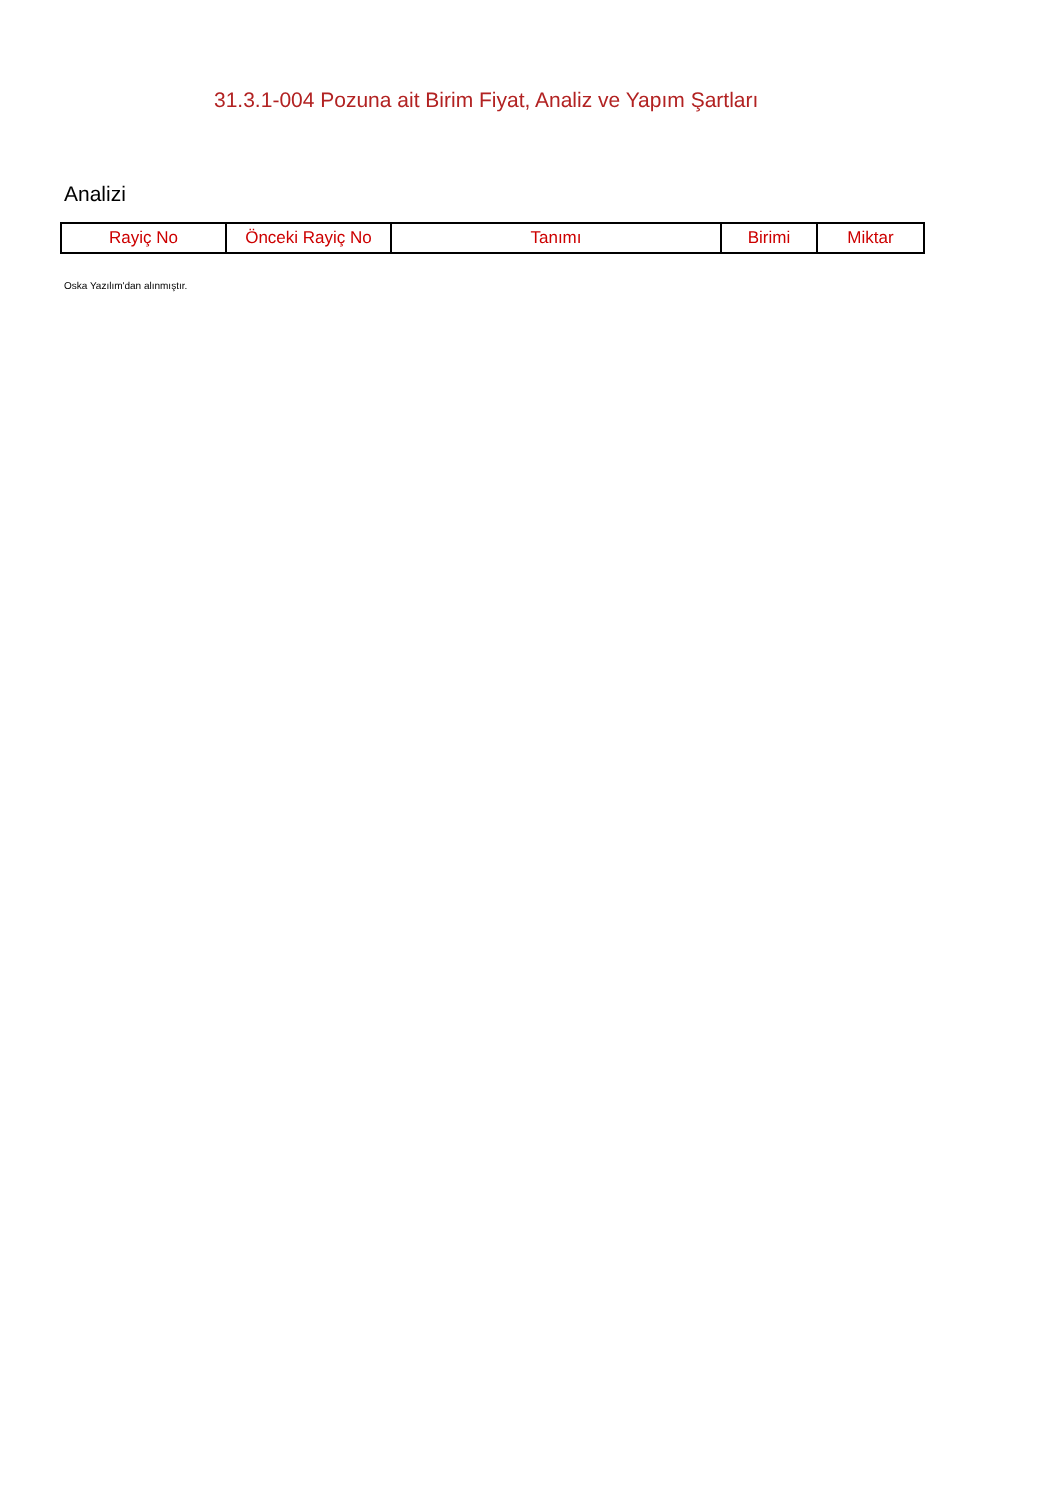31.3.1-004 Pozuna ait Birim Fiyat, Analiz ve Yapım Şartları
Analizi
| Rayiç No | Önceki Rayiç No | Tanımı | Birimi | Miktar |
| --- | --- | --- | --- | --- |
Oska Yazılım'dan alınmıştır.